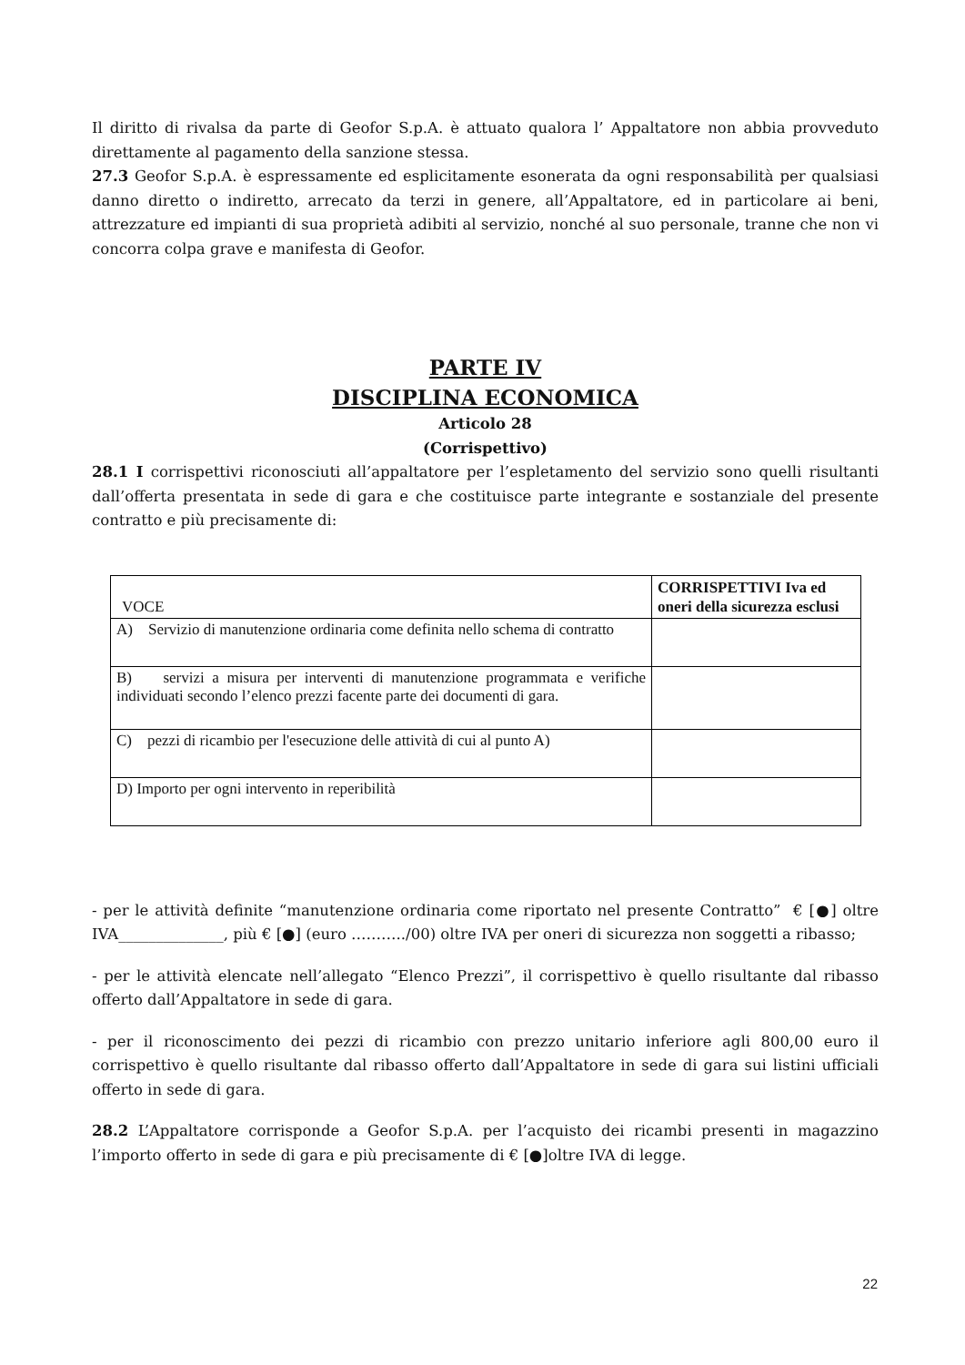Il diritto di rivalsa da parte di Geofor S.p.A. è attuato qualora l’ Appaltatore non abbia provveduto direttamente al pagamento della sanzione stessa.
27.3 Geofor S.p.A. è espressamente ed esplicitamente esonerata da ogni responsabilità per qualsiasi danno diretto o indiretto, arrecato da terzi in genere, all’Appaltatore, ed in particolare ai beni, attrezzature ed impianti di sua proprietà adibiti al servizio, nonché al suo personale, tranne che non vi concorra colpa grave e manifesta di Geofor.
PARTE IV
DISCIPLINA ECONOMICA
Articolo 28
(Corrispettivo)
28.1 I corrispettivi riconosciuti all’appaltatore per l’espletamento del servizio sono quelli risultanti dall’offerta presentata in sede di gara e che costituisce parte integrante e sostanziale del presente contratto e più precisamente di:
| VOCE | CORRISPETTIVI Iva ed oneri della sicurezza esclusi |
| --- | --- |
| A) Servizio di manutenzione ordinaria come definita nello schema di contratto | |
| B) servizi a misura per interventi di manutenzione programmata e verifiche individuati secondo l’elenco prezzi facente parte dei documenti di gara. | |
| C) pezzi di ricambio per l'esecuzione delle attività di cui al punto A) | |
| D) Importo per ogni intervento in reperibilità | |
- per le attività definite “manutenzione ordinaria come riportato nel presente Contratto” € [●] oltre IVA______________, più € [●] (euro ………../00) oltre IVA per oneri di sicurezza non soggetti a ribasso;
- per le attività elencate nell’allegato “Elenco Prezzi”, il corrispettivo è quello risultante dal ribasso offerto dall’Appaltatore in sede di gara.
- per il riconoscimento dei pezzi di ricambio con prezzo unitario inferiore agli 800,00 euro il corrispettivo è quello risultante dal ribasso offerto dall’Appaltatore in sede di gara sui listini ufficiali offerto in sede di gara.
28.2 L’Appaltatore corrisponde a Geofor S.p.A. per l’acquisto dei ricambi presenti in magazzino l’importo offerto in sede di gara e più precisamente di € [●]oltre IVA di legge.
22